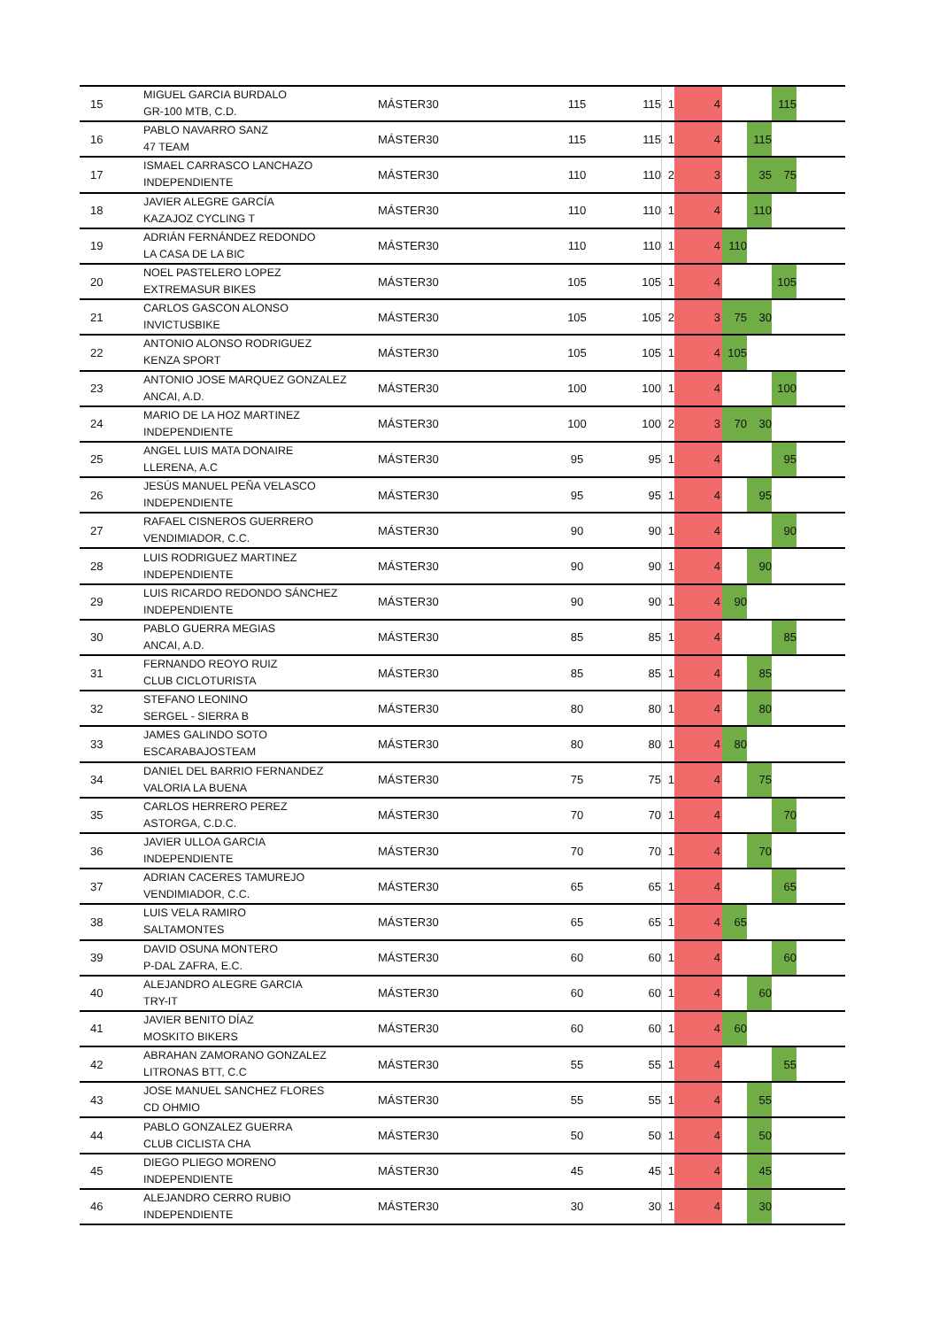| 15 | MIGUEL GARCIA BURDALO GR-100 MTB, C.D. | MÁSTER30 | 115 | 115 | 1 | 4 | | | 115 | |
| 16 | PABLO NAVARRO SANZ 47 TEAM | MÁSTER30 | 115 | 115 | 1 | 4 | | 115 | | |
| 17 | ISMAEL CARRASCO LANCHAZO INDEPENDIENTE | MÁSTER30 | 110 | 110 | 2 | 3 | | 35 | 75 | |
| 18 | JAVIER ALEGRE GARCÍA KAZAJOZ CYCLING T | MÁSTER30 | 110 | 110 | 1 | 4 | | 110 | | |
| 19 | ADRIÁN FERNÁNDEZ REDONDO LA CASA DE LA BIC | MÁSTER30 | 110 | 110 | 1 | 4 | 110 | | | |
| 20 | NOEL PASTELERO LOPEZ EXTREMASUR BIKES | MÁSTER30 | 105 | 105 | 1 | 4 | | | 105 | |
| 21 | CARLOS GASCON ALONSO INVICTUSBIKE | MÁSTER30 | 105 | 105 | 2 | 3 | 75 | 30 | | |
| 22 | ANTONIO ALONSO RODRIGUEZ KENZA SPORT | MÁSTER30 | 105 | 105 | 1 | 4 | 105 | | | |
| 23 | ANTONIO JOSE MARQUEZ GONZALEZ ANCAI, A.D. | MÁSTER30 | 100 | 100 | 1 | 4 | | | 100 | |
| 24 | MARIO DE LA HOZ MARTINEZ INDEPENDIENTE | MÁSTER30 | 100 | 100 | 2 | 3 | 70 | 30 | | |
| 25 | ANGEL LUIS MATA DONAIRE LLERENA, A.C | MÁSTER30 | 95 | 95 | 1 | 4 | | | 95 | |
| 26 | JESÚS MANUEL PEÑA VELASCO INDEPENDIENTE | MÁSTER30 | 95 | 95 | 1 | 4 | | 95 | | |
| 27 | RAFAEL CISNEROS GUERRERO VENDIMIADOR, C.C. | MÁSTER30 | 90 | 90 | 1 | 4 | | | 90 | |
| 28 | LUIS RODRIGUEZ MARTINEZ INDEPENDIENTE | MÁSTER30 | 90 | 90 | 1 | 4 | | 90 | | |
| 29 | LUIS RICARDO REDONDO SÁNCHEZ INDEPENDIENTE | MÁSTER30 | 90 | 90 | 1 | 4 | 90 | | | |
| 30 | PABLO GUERRA MEGIAS ANCAI, A.D. | MÁSTER30 | 85 | 85 | 1 | 4 | | | 85 | |
| 31 | FERNANDO REOYO RUIZ CLUB CICLOTURISTA | MÁSTER30 | 85 | 85 | 1 | 4 | | 85 | | |
| 32 | STEFANO LEONINO SERGEL - SIERRA B | MÁSTER30 | 80 | 80 | 1 | 4 | | 80 | | |
| 33 | JAMES GALINDO SOTO ESCARABAJOSTEAM | MÁSTER30 | 80 | 80 | 1 | 4 | 80 | | | |
| 34 | DANIEL DEL BARRIO FERNANDEZ VALORIA LA BUENA | MÁSTER30 | 75 | 75 | 1 | 4 | | 75 | | |
| 35 | CARLOS HERRERO PEREZ ASTORGA, C.D.C. | MÁSTER30 | 70 | 70 | 1 | 4 | | | 70 | |
| 36 | JAVIER ULLOA GARCIA INDEPENDIENTE | MÁSTER30 | 70 | 70 | 1 | 4 | | 70 | | |
| 37 | ADRIAN CACERES TAMUREJO VENDIMIADOR, C.C. | MÁSTER30 | 65 | 65 | 1 | 4 | | | 65 | |
| 38 | LUIS VELA RAMIRO SALTAMONTES | MÁSTER30 | 65 | 65 | 1 | 4 | 65 | | | |
| 39 | DAVID OSUNA MONTERO P-DAL ZAFRA, E.C. | MÁSTER30 | 60 | 60 | 1 | 4 | | | 60 | |
| 40 | ALEJANDRO ALEGRE GARCIA TRY-IT | MÁSTER30 | 60 | 60 | 1 | 4 | | 60 | | |
| 41 | JAVIER BENITO DÍAZ MOSKITO BIKERS | MÁSTER30 | 60 | 60 | 1 | 4 | 60 | | | |
| 42 | ABRAHAN ZAMORANO GONZALEZ LITRONAS BTT, C.C | MÁSTER30 | 55 | 55 | 1 | 4 | | | 55 | |
| 43 | JOSE MANUEL SANCHEZ FLORES CD OHMIO | MÁSTER30 | 55 | 55 | 1 | 4 | | 55 | | |
| 44 | PABLO GONZALEZ GUERRA CLUB CICLISTA CHA | MÁSTER30 | 50 | 50 | 1 | 4 | | 50 | | |
| 45 | DIEGO PLIEGO MORENO INDEPENDIENTE | MÁSTER30 | 45 | 45 | 1 | 4 | | 45 | | |
| 46 | ALEJANDRO CERRO RUBIO INDEPENDIENTE | MÁSTER30 | 30 | 30 | 1 | 4 | | 30 | | |